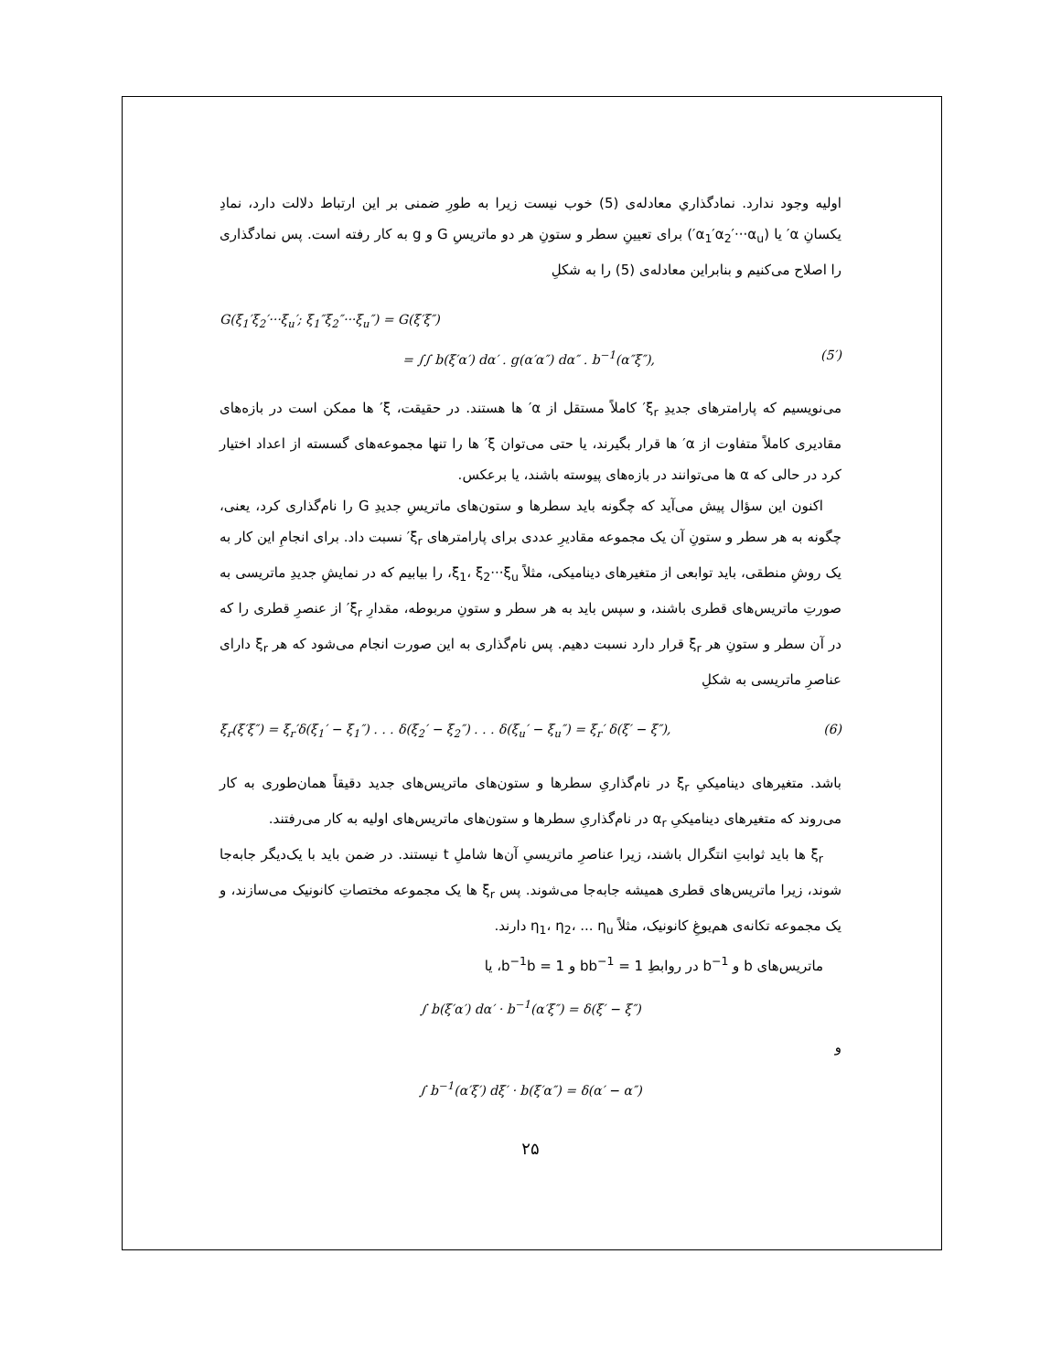اولیه وجود ندارد. نمادگذاري معادله‌ی (5) خوب نیست زیرا به طورِ ضمنی بر این ارتباط دلالت دارد، نمادِ یکسانِ α′ یا (α<sub>1</sub>′α<sub>2</sub>′···α<sub>u</sub>′) برای تعیینِ سطر و ستونِ هر دو ماتریسِ G و g به کار رفته است. پس نمادگذاری را اصلاح می‌کنیم و بنابراین معادله‌ی (5) را به شکلِ
G(ξ<sub>1</sub>′ξ<sub>2</sub>′···ξ<sub>u</sub>′; ξ<sub>1</sub>″ξ<sub>2</sub>″···ξ<sub>u</sub>″) = G(ξ′ξ″)
= ∫∫ b(ξ′α′) dα′ . g(α′α″) dα″ . b<sup>−1</sup>(α″ξ″), (5′)
می‌نویسیم که پارامترهای جدیدِ ξ<sub>r</sub>′ کاملاً مستقل از α′ ها هستند. در حقیقت، ξ′ ها ممکن است در بازه‌های مقادیری کاملاً متفاوت از α′ ها قرار بگیرند، یا حتی می‌توان ξ′ ها را تنها مجموعه‌های گسسته از اعداد اختیار کرد در حالی که α ها می‌توانند در بازه‌های پیوسته باشند، یا برعکس.
اکنون این سؤال پیش می‌آید که چگونه باید سطرها و ستون‌های ماتریسِ جدیدِ G را نام‌گذاری کرد، یعنی، چگونه به هر سطر و ستونِ آن یک مجموعه مقادیرِ عددی برای پارامترهای ξ<sub>r</sub>′ نسبت داد. برای انجامِ این کار به یک روشِ منطقی، باید توابعی از متغیرهای دینامیکی، مثلاً ξ<sub>1</sub>، ξ<sub>2</sub>···ξ<sub>u</sub>، را بیابیم که در نمایشِ جدیدِ ماتریسی به صورتِ ماتریس‌های قطری باشند، و سپس باید به هر سطر و ستونِ مربوطه، مقدارِ ξ<sub>r</sub>′ از عنصرِ قطری را که در آن سطر و ستونِ هر ξ<sub>r</sub> قرار دارد نسبت دهیم. پس نام‌گذاری به این صورت انجام می‌شود که هر ξ<sub>r</sub> دارای عناصرِ ماتریسی به شکلِ
ξ<sub>r</sub>(ξ′ξ″) = ξ<sub>r</sub>′δ(ξ<sub>1</sub>′ − ξ<sub>1</sub>″) . . . δ(ξ<sub>2</sub>′ − ξ<sub>2</sub>″) . . . δ(ξ<sub>u</sub>′ − ξ<sub>u</sub>″) = ξ<sub>r</sub>′ δ(ξ′ − ξ″), (6)
باشد. متغیرهای دینامیکیِ ξ<sub>r</sub> در نام‌گذاریِ سطرها و ستون‌های ماتریس‌های جدید دقیقاً همان‌طوری به کار می‌روند که متغیرهای دینامیکیِ α<sub>r</sub> در نام‌گذاریِ سطرها و ستون‌های ماتریس‌های اولیه به کار می‌رفتند.
ξ<sub>r</sub> ها باید ثوابتِ انتگرال باشند، زیرا عناصرِ ماتریسیِ آن‌ها شاملِ t نیستند. در ضمن باید با یک‌دیگر جابه‌جا شوند، زیرا ماتریس‌های قطری همیشه جابه‌جا می‌شوند. پس ξ<sub>r</sub> ها یک مجموعه مختصاتِ کانونیک می‌سازند، و یک مجموعه تکانه‌ی هم‌یوغِ کانونیک، مثلاً η<sub>1</sub>، η<sub>2</sub>، ... η<sub>u</sub> دارند.
ماتریس‌های b و b<sup>−1</sup> در روابطِ bb<sup>−1</sup> = 1 و b<sup>−1</sup>b = 1، یا
∫ b(ξ′α′) dα′ · b<sup>−1</sup>(α′ξ″) = δ(ξ′ − ξ″)
و
∫ b<sup>−1</sup>(α′ξ′) dξ′ · b(ξ′α″) = δ(α′ − α″)
۲۵